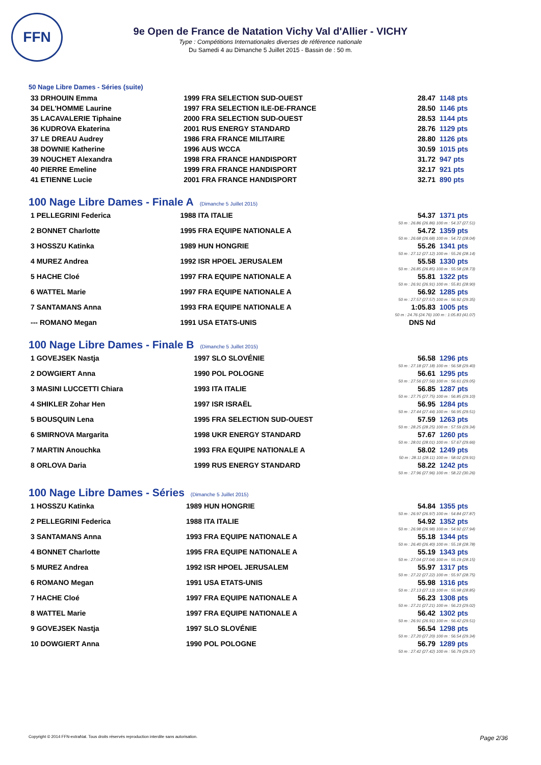FFN
9e Open de France de Natation Vichy Val d'Allier - VICHY
Type : Compétitions Internationales diverses de référence nationale
Du Samedi 4 au Dimanche 5 Juillet 2015 - Bassin de : 50 m.
50 Nage Libre Dames - Séries (suite)
| 33 DRHOUIN Emma | 1999 FRA SELECTION SUD-OUEST | 28.47 | 1148 pts |
| 34 DEL'HOMME Laurine | 1997 FRA SELECTION ILE-DE-FRANCE | 28.50 | 1146 pts |
| 35 LACAVALERIE Tiphaine | 2000 FRA SELECTION SUD-OUEST | 28.53 | 1144 pts |
| 36 KUDROVA Ekaterina | 2001 RUS ENERGY STANDARD | 28.76 | 1129 pts |
| 37 LE DREAU Audrey | 1986 FRA FRANCE MILITAIRE | 28.80 | 1126 pts |
| 38 DOWNIE Katherine | 1996 AUS WCCA | 30.59 | 1015 pts |
| 39 NOUCHET Alexandra | 1998 FRA FRANCE HANDISPORT | 31.72 | 947 pts |
| 40 PIERRE Emeline | 1999 FRA FRANCE HANDISPORT | 32.17 | 921 pts |
| 41 ETIENNE Lucie | 2001 FRA FRANCE HANDISPORT | 32.71 | 890 pts |
100 Nage Libre Dames - Finale A (Dimanche 5 Juillet 2015)
| 1 PELLEGRINI Federica | 1988 ITA ITALIE | 54.37 | 1371 pts |
| 50 m : 26.86 (26.86) 100 m : 54.37 (27.51) | | | |
| 2 BONNET Charlotte | 1995 FRA EQUIPE NATIONALE A | 54.72 | 1359 pts |
| 50 m : 26.68 (26.68) 100 m : 54.72 (28.04) | | | |
| 3 HOSSZU Katinka | 1989 HUN HONGRIE | 55.26 | 1341 pts |
| 50 m : 27.12 (27.12) 100 m : 55.26 (28.14) | | | |
| 4 MUREZ Andrea | 1992 ISR HPOEL JERUSALEM | 55.58 | 1330 pts |
| 50 m : 26.85 (26.85) 100 m : 55.58 (28.73) | | | |
| 5 HACHE Cloé | 1997 FRA EQUIPE NATIONALE A | 55.81 | 1322 pts |
| 50 m : 26.91 (26.91) 100 m : 55.81 (28.90) | | | |
| 6 WATTEL Marie | 1997 FRA EQUIPE NATIONALE A | 56.92 | 1285 pts |
| 50 m : 27.57 (27.57) 100 m : 56.92 (29.35) | | | |
| 7 SANTAMANS Anna | 1993 FRA EQUIPE NATIONALE A | 1:05.83 | 1005 pts |
| 50 m : 24.76 (24.76) 100 m : 1:05.83 (41.07) | | | |
| --- ROMANO Megan | 1991 USA ETATS-UNIS | DNS Nd | |
100 Nage Libre Dames - Finale B (Dimanche 5 Juillet 2015)
| 1 GOVEJSEK Nastja | 1997 SLO SLOVÉNIE | 56.58 | 1296 pts |
| 50 m : 27.18 (27.18) 100 m : 56.58 (29.40) | | | |
| 2 DOWGIERT Anna | 1990 POL POLOGNE | 56.61 | 1295 pts |
| 50 m : 27.56 (27.56) 100 m : 56.61 (29.05) | | | |
| 3 MASINI LUCCETTI Chiara | 1993 ITA ITALIE | 56.85 | 1287 pts |
| 50 m : 27.75 (27.75) 100 m : 56.85 (29.10) | | | |
| 4 SHIKLER Zohar Hen | 1997 ISR ISRAËL | 56.95 | 1284 pts |
| 50 m : 27.44 (27.44) 100 m : 56.95 (29.51) | | | |
| 5 BOUSQUIN Lena | 1995 FRA SELECTION SUD-OUEST | 57.59 | 1263 pts |
| 50 m : 28.25 (28.25) 100 m : 57.59 (29.34) | | | |
| 6 SMIRNOVA Margarita | 1998 UKR ENERGY STANDARD | 57.67 | 1260 pts |
| 50 m : 28.01 (28.01) 100 m : 57.67 (29.66) | | | |
| 7 MARTIN Anouchka | 1993 FRA EQUIPE NATIONALE A | 58.02 | 1249 pts |
| 50 m : 28.11 (28.11) 100 m : 58.02 (29.91) | | | |
| 8 ORLOVA Daria | 1999 RUS ENERGY STANDARD | 58.22 | 1242 pts |
| 50 m : 27.96 (27.96) 100 m : 58.22 (30.26) | | | |
100 Nage Libre Dames - Séries (Dimanche 5 Juillet 2015)
| 1 HOSSZU Katinka | 1989 HUN HONGRIE | 54.84 | 1355 pts |
| 50 m : 26.97 (26.97) 100 m : 54.84 (27.87) | | | |
| 2 PELLEGRINI Federica | 1988 ITA ITALIE | 54.92 | 1352 pts |
| 50 m : 26.98 (26.98) 100 m : 54.92 (27.94) | | | |
| 3 SANTAMANS Anna | 1993 FRA EQUIPE NATIONALE A | 55.18 | 1344 pts |
| 50 m : 26.40 (26.40) 100 m : 55.18 (28.78) | | | |
| 4 BONNET Charlotte | 1995 FRA EQUIPE NATIONALE A | 55.19 | 1343 pts |
| 50 m : 27.04 (27.04) 100 m : 55.19 (28.15) | | | |
| 5 MUREZ Andrea | 1992 ISR HPOEL JERUSALEM | 55.97 | 1317 pts |
| 50 m : 27.22 (27.22) 100 m : 55.97 (28.75) | | | |
| 6 ROMANO Megan | 1991 USA ETATS-UNIS | 55.98 | 1316 pts |
| 50 m : 27.13 (27.13) 100 m : 55.98 (28.85) | | | |
| 7 HACHE Cloé | 1997 FRA EQUIPE NATIONALE A | 56.23 | 1308 pts |
| 50 m : 27.21 (27.21) 100 m : 56.23 (29.02) | | | |
| 8 WATTEL Marie | 1997 FRA EQUIPE NATIONALE A | 56.42 | 1302 pts |
| 50 m : 26.91 (26.91) 100 m : 56.42 (29.51) | | | |
| 9 GOVEJSEK Nastja | 1997 SLO SLOVÉNIE | 56.54 | 1298 pts |
| 50 m : 27.20 (27.20) 100 m : 56.54 (29.34) | | | |
| 10 DOWGIERT Anna | 1990 POL POLOGNE | 56.79 | 1289 pts |
| 50 m : 27.42 (27.42) 100 m : 56.79 (29.37) | | | |
Copyright © 2014 FFN-extraNat. Tous droits réservés reproduction interdite sans autorisation. Page 2/36